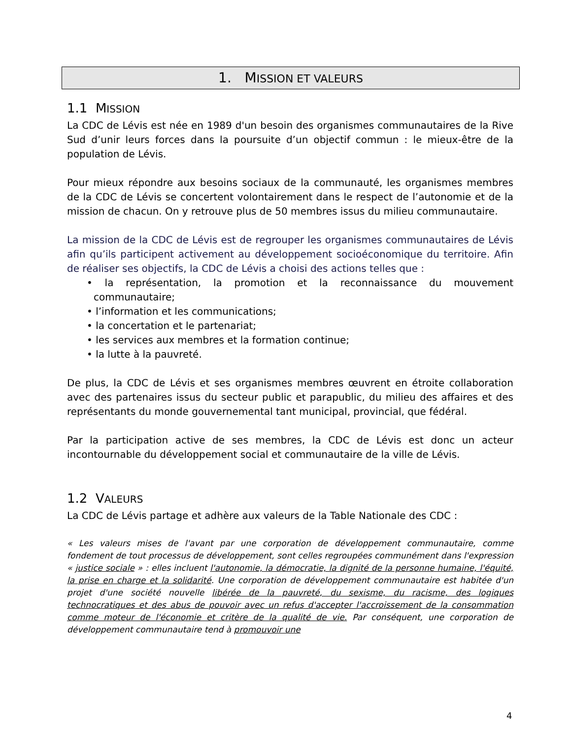1. MISSION ET VALEURS
1.1 MISSION
La CDC de Lévis est née en 1989 d'un besoin des organismes communautaires de la Rive Sud d’unir leurs forces dans la poursuite d’un objectif commun : le mieux-être de la population de Lévis.
Pour mieux répondre aux besoins sociaux de la communauté, les organismes membres de la CDC de Lévis se concertent volontairement dans le respect de l’autonomie et de la mission de chacun. On y retrouve plus de 50 membres issus du milieu communautaire.
La mission de la CDC de Lévis est de regrouper les organismes communautaires de Lévis afin qu’ils participent activement au développement socioéconomique du territoire. Afin de réaliser ses objectifs, la CDC de Lévis a choisi des actions telles que :
• la représentation, la promotion et la reconnaissance du mouvement communautaire;
• l’information et les communications;
• la concertation et le partenariat;
• les services aux membres et la formation continue;
• la lutte à la pauvreté.
De plus, la CDC de Lévis et ses organismes membres œuvrent en étroite collaboration avec des partenaires issus du secteur public et parapublic, du milieu des affaires et des représentants du monde gouvernemental tant municipal, provincial, que fédéral.
Par la participation active de ses membres, la CDC de Lévis est donc un acteur incontournable du développement social et communautaire de la ville de Lévis.
1.2 VALEURS
La CDC de Lévis partage et adhère aux valeurs de la Table Nationale des CDC :
« Les valeurs mises de l'avant par une corporation de développement communautaire, comme fondement de tout processus de développement, sont celles regroupées communément dans l'expression « justice sociale » : elles incluent l'autonomie, la démocratie, la dignité de la personne humaine, l'équité, la prise en charge et la solidarité. Une corporation de développement communautaire est habitée d'un projet d'une société nouvelle libérée de la pauvreté, du sexisme, du racisme, des logiques technocratiques et des abus de pouvoir avec un refus d'accepter l'accroissement de la consommation comme moteur de l'économie et critère de la qualité de vie. Par conséquent, une corporation de développement communautaire tend à promouvoir une
4